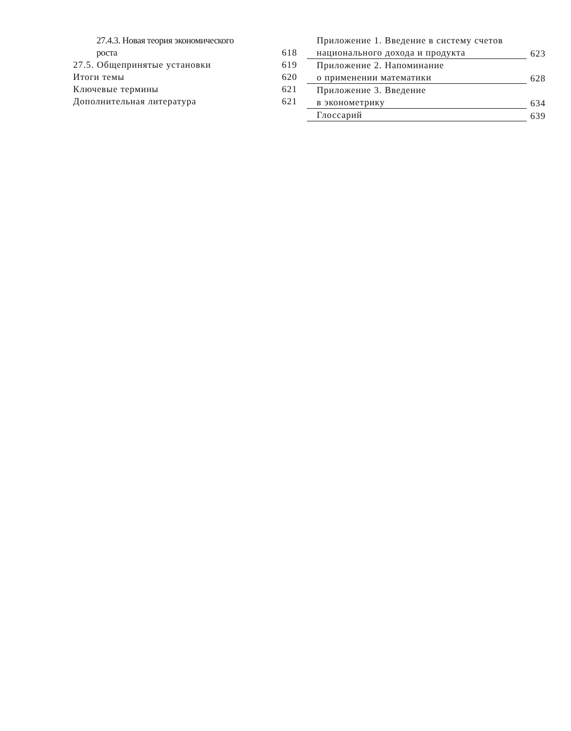27.4.3. Новая теория экономического
роста 618
27.5. Общепринятые установки 619
Итоги темы 620
Ключевые термины 621
Дополнительная литература 621
Приложение 1. Введение в систему счетов
национального дохода и продукта
623
Приложение 2. Напоминание
о применении математики
628
Приложение 3. Введение
в эконометрику
634
Глоссарий
639